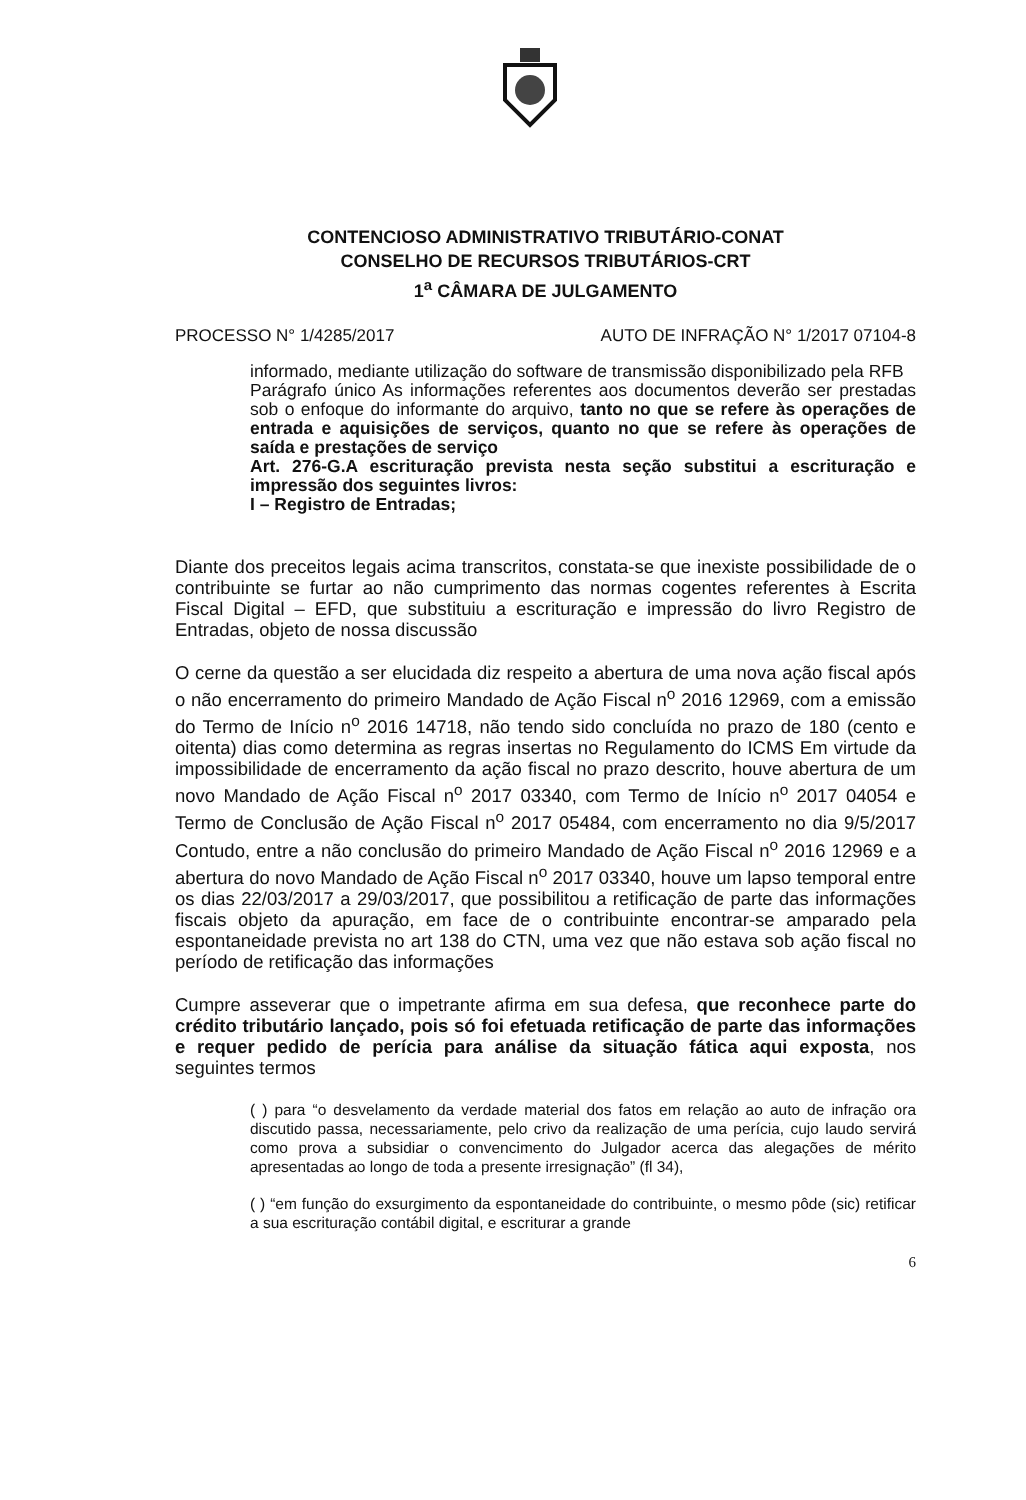CONTENCIOSO ADMINISTRATIVO TRIBUTÁRIO-CONAT
CONSELHO DE RECURSOS TRIBUTÁRIOS-CRT
1<sup>a</sup> CÂMARA DE JULGAMENTO
PROCESSO N° 1/4285/2017 AUTO DE INFRAÇÃO N° 1/2017 07104-8
informado, mediante utilização do software de transmissão disponibilizado pela RFB
Parágrafo único As informações referentes aos documentos deverão ser prestadas sob o enfoque do informante do arquivo, tanto no que se refere às operações de entrada e aquisições de serviços, quanto no que se refere às operações de saída e prestações de serviço
Art. 276-G.A escrituração prevista nesta seção substitui a escrituração e impressão dos seguintes livros:
I – Registro de Entradas;
Diante dos preceitos legais acima transcritos, constata-se que inexiste possibilidade de o contribuinte se furtar ao não cumprimento das normas cogentes referentes à Escrita Fiscal Digital – EFD, que substituiu a escrituração e impressão do livro Registro de Entradas, objeto de nossa discussão
O cerne da questão a ser elucidada diz respeito a abertura de uma nova ação fiscal após o não encerramento do primeiro Mandado de Ação Fiscal n<sup>o</sup> 2016 12969, com a emissão do Termo de Início n<sup>o</sup> 2016 14718, não tendo sido concluída no prazo de 180 (cento e oitenta) dias como determina as regras insertas no Regulamento do ICMS Em virtude da impossibilidade de encerramento da ação fiscal no prazo descrito, houve abertura de um novo Mandado de Ação Fiscal n<sup>o</sup> 2017 03340, com Termo de Início n<sup>o</sup> 2017 04054 e Termo de Conclusão de Ação Fiscal n<sup>o</sup> 2017 05484, com encerramento no dia 9/5/2017 Contudo, entre a não conclusão do primeiro Mandado de Ação Fiscal n<sup>o</sup> 2016 12969 e a abertura do novo Mandado de Ação Fiscal n<sup>o</sup> 2017 03340, houve um lapso temporal entre os dias 22/03/2017 a 29/03/2017, que possibilitou a retificação de parte das informações fiscais objeto da apuração, em face de o contribuinte encontrar-se amparado pela espontaneidade prevista no art 138 do CTN, uma vez que não estava sob ação fiscal no período de retificação das informações
Cumpre asseverar que o impetrante afirma em sua defesa, que reconhece parte do crédito tributário lançado, pois só foi efetuada retificação de parte das informações e requer pedido de perícia para análise da situação fática aqui exposta, nos seguintes termos
( ) para “o desvelamento da verdade material dos fatos em relação ao auto de infração ora discutido passa, necessariamente, pelo crivo da realização de uma perícia, cujo laudo servirá como prova a subsidiar o convencimento do Julgador acerca das alegações de mérito apresentadas ao longo de toda a presente irresignação” (fl 34),
( ) “em função do exsurgimento da espontaneidade do contribuinte, o mesmo pôde (sic) retificar a sua escrituração contábil digital, e escriturar a grande
6